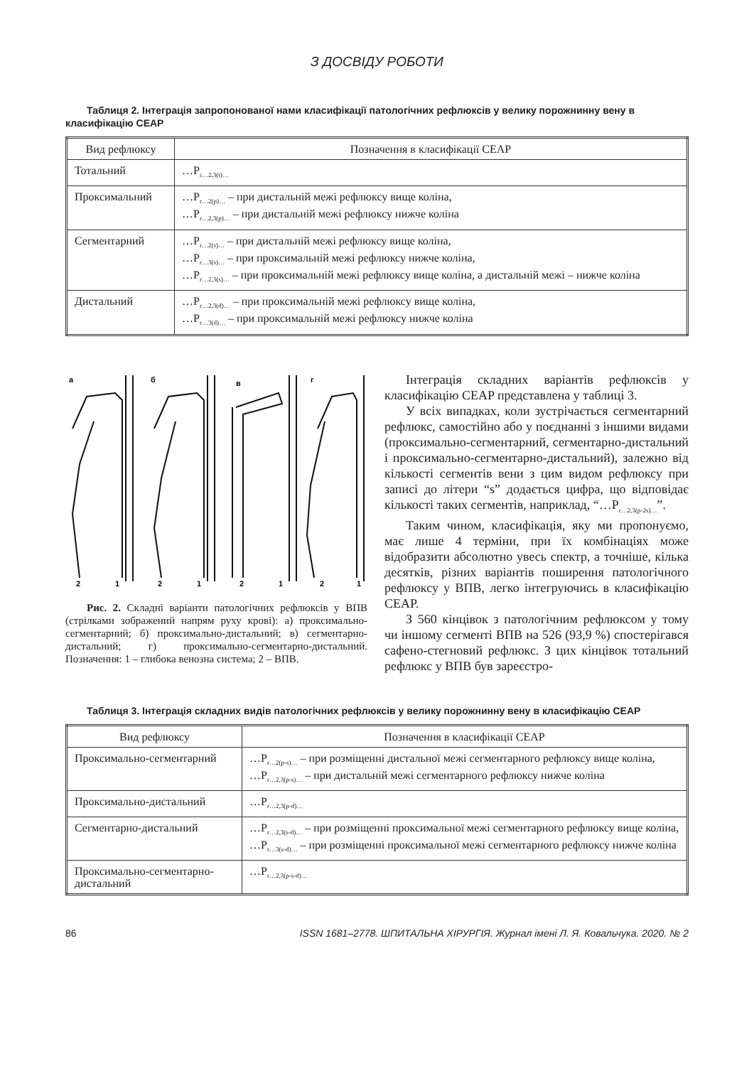З ДОСВІДУ РОБОТИ
Таблиця 2. Інтеграція запропонованої нами класифікації патологічних рефлюксів у велику порожнинну вену в класифікацію CEAP
| Вид рефлюксу | Позначення в класифікації CEAP |
| --- | --- |
| Тотальний | …P<sub>r…2,3(t)…</sub> |
| Проксимальний | …P<sub>r…2(p)…</sub> – при дистальній межі рефлюксу вище коліна, …P<sub>r…2,3(p)…</sub> – при дистальній межі рефлюксу нижче коліна |
| Сегментарний | …P<sub>r…2(s)…</sub> – при дистальній межі рефлюксу вище коліна, …P<sub>r…3(s)…</sub> – при проксимальній межі рефлюксу нижче коліна, …P<sub>r…2,3(s)…</sub> – при проксимальній межі рефлюксу вище коліна, а дистальній межі – нижче коліна |
| Дистальний | …P<sub>r…2,3(d)…</sub> – при проксимальній межі рефлюксу вище коліна, …P<sub>r…3(d)…</sub> – при проксимальній межі рефлюксу нижче коліна |
а
б
в
г
2
1
2
1
2
1
2
1
Рис. 2. Складні варіанти патологічних рефлюксів у ВПВ (стрілками зображений напрям руху крові): а) проксимально-сегментарний; б) проксимально-дистальний; в) сегментарно-дистальний; г) проксимально-сегментарно-дистальний. Позначення: 1 – глибока венозна система; 2 – ВПВ.
Інтеграція складних варіантів рефлюксів у класифікацію CEAP представлена у таблиці 3.
У всіх випадках, коли зустрічається сегментарний рефлюкс, самостійно або у поєднанні з іншими видами (проксимально-сегментарний, сегментарно-дистальний і проксимально-сегментарно-дистальний), залежно від кількості сегментів вени з цим видом рефлюксу при записі до літери “s” додається цифра, що відповідає кількості таких сегментів, наприклад, “…P<sub>r…2,3(p-2s)…</sub>”.
Таким чином, класифікація, яку ми пропонуємо, має лише 4 терміни, при їх комбінаціях може відобразити абсолютно увесь спектр, а точніше, кілька десятків, різних варіантів поширення патологічного рефлюксу у ВПВ, легко інтегруючись в класифікацію CEAP.
З 560 кінцівок з патологічним рефлюксом у тому чи іншому сегменті ВПВ на 526 (93,9 %) спостерігався сафено-стегновий рефлюкс. З цих кінцівок тотальний рефлюкс у ВПВ був зареєстро-
Таблиця 3. Інтеграція складних видів патологічних рефлюксів у велику порожнинну вену в класифікацію CEAP
| Вид рефлюксу | Позначення в класифікації CEAP |
| --- | --- |
| Проксимально-сегментарний | …P<sub>r…2(p-s)…</sub> – при розміщенні дистальної межі сегментарного рефлюксу вище коліна, …P<sub>r…2,3(p-s)…</sub> – при дистальній межі сегментарного рефлюксу нижче коліна |
| Проксимально-дистальний | …P<sub>r…2,3(p-d)…</sub> |
| Сегментарно-дистальний | …P<sub>r…2,3(s-d)…</sub> – при розміщенні проксимальної межі сегментарного рефлюксу вище коліна, …P<sub>r…3(s-d)…</sub> – при розміщенні проксимальної межі сегментарного рефлюксу нижче коліна |
| Проксимально-сегментарно-дистальний | …P<sub>r…2,3(p-s-d)…</sub> |
86 ISSN 1681–2778. ШПИТАЛЬНА ХІРУРГІЯ. Журнал імені Л. Я. Ковальчука. 2020. № 2